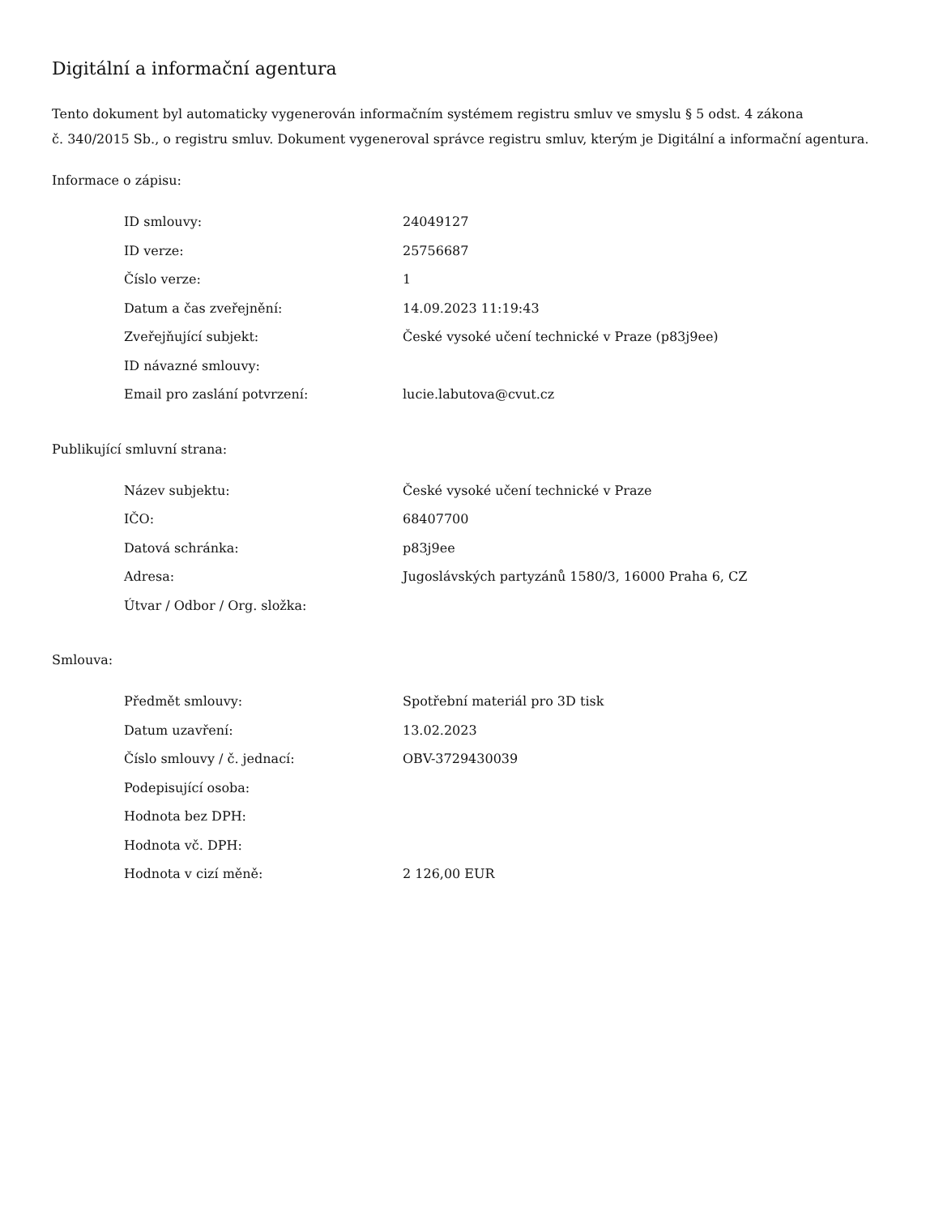Digitální a informační agentura
Tento dokument byl automaticky vygenerován informačním systémem registru smluv ve smyslu § 5 odst. 4 zákona
č. 340/2015 Sb., o registru smluv. Dokument vygeneroval správce registru smluv, kterým je Digitální a informační agentura.
Informace o zápisu:
| ID smlouvy: | 24049127 |
| ID verze: | 25756687 |
| Číslo verze: | 1 |
| Datum a čas zveřejnění: | 14.09.2023 11:19:43 |
| Zveřejňující subjekt: | České vysoké učení technické v Praze (p83j9ee) |
| ID návazné smlouvy: | |
| Email pro zaslání potvrzení: | lucie.labutova@cvut.cz |
Publikující smluvní strana:
| Název subjektu: | České vysoké učení technické v Praze |
| IČO: | 68407700 |
| Datová schránka: | p83j9ee |
| Adresa: | Jugoslávských partyzánů 1580/3, 16000 Praha 6, CZ |
| Útvar / Odbor / Org. složka: | |
Smlouva:
| Předmět smlouvy: | Spotřební materiál pro 3D tisk |
| Datum uzavření: | 13.02.2023 |
| Číslo smlouvy / č. jednací: | OBV-3729430039 |
| Podepisující osoba: | |
| Hodnota bez DPH: | |
| Hodnota vč. DPH: | |
| Hodnota v cizí měně: | 2 126,00 EUR |